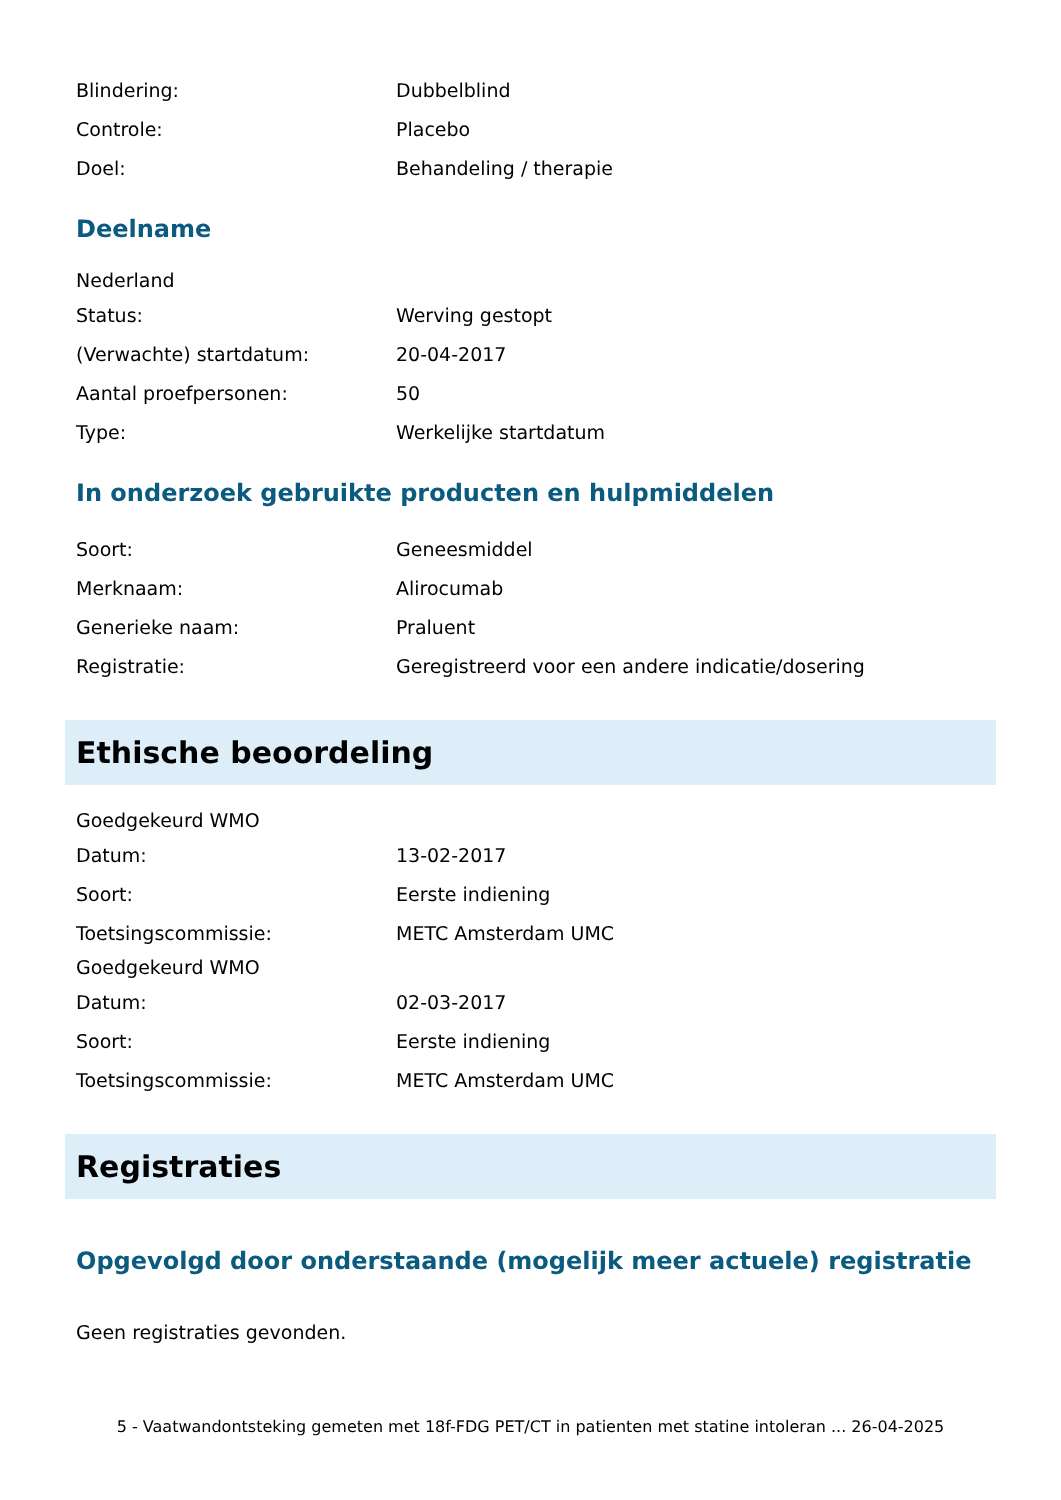Blindering: Dubbelblind
Controle: Placebo
Doel: Behandeling / therapie
Deelname
Nederland
Status: Werving gestopt
(Verwachte) startdatum: 20-04-2017
Aantal proefpersonen: 50
Type: Werkelijke startdatum
In onderzoek gebruikte producten en hulpmiddelen
Soort: Geneesmiddel
Merknaam: Alirocumab
Generieke naam: Praluent
Registratie: Geregistreerd voor een andere indicatie/dosering
Ethische beoordeling
Goedgekeurd WMO
Datum: 13-02-2017
Soort: Eerste indiening
Toetsingscommissie: METC Amsterdam UMC
Goedgekeurd WMO
Datum: 02-03-2017
Soort: Eerste indiening
Toetsingscommissie: METC Amsterdam UMC
Registraties
Opgevolgd door onderstaande (mogelijk meer actuele) registratie
Geen registraties gevonden.
5 - Vaatwandontsteking gemeten met 18f-FDG PET/CT in patienten met statine intoleran ... 26-04-2025